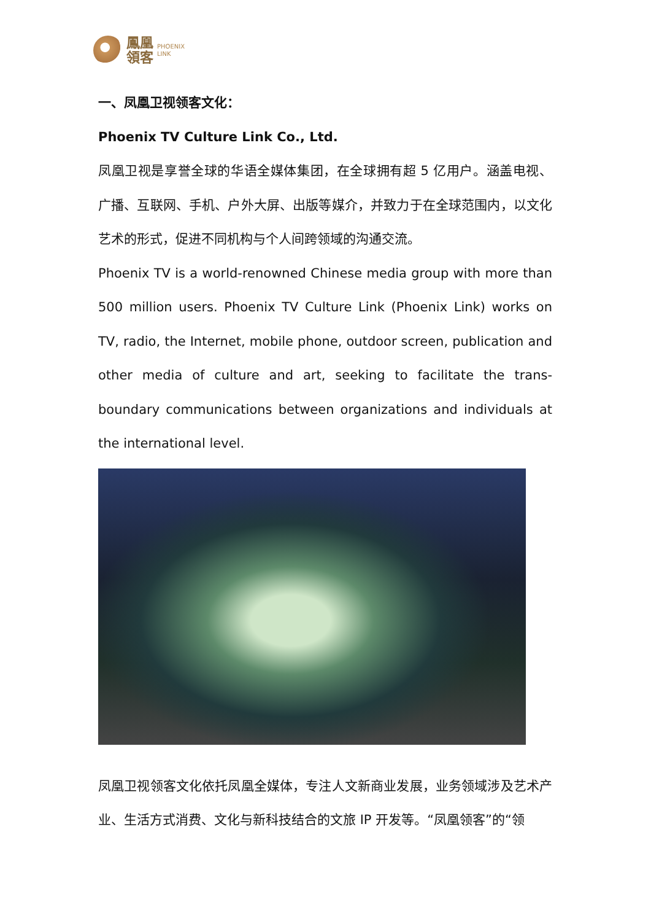鳳凰
領客
PHOENIX
LINK
一、凤凰卫视领客文化：
Phoenix TV Culture Link Co., Ltd.
凤凰卫视是享誉全球的华语全媒体集团，在全球拥有超 5 亿用户。涵盖电视、广播、互联网、手机、户外大屏、出版等媒介，并致力于在全球范围内，以文化艺术的形式，促进不同机构与个人间跨领域的沟通交流。
Phoenix TV is a world-renowned Chinese media group with more than 500 million users. Phoenix TV Culture Link (Phoenix Link) works on TV, radio, the Internet, mobile phone, outdoor screen, publication and other media of culture and art, seeking to facilitate the trans-boundary communications between organizations and individuals at the international level.
凤凰卫视领客文化依托凤凰全媒体，专注人文新商业发展，业务领域涉及艺术产业、生活方式消费、文化与新科技结合的文旅 IP 开发等。“凤凰领客”的“领